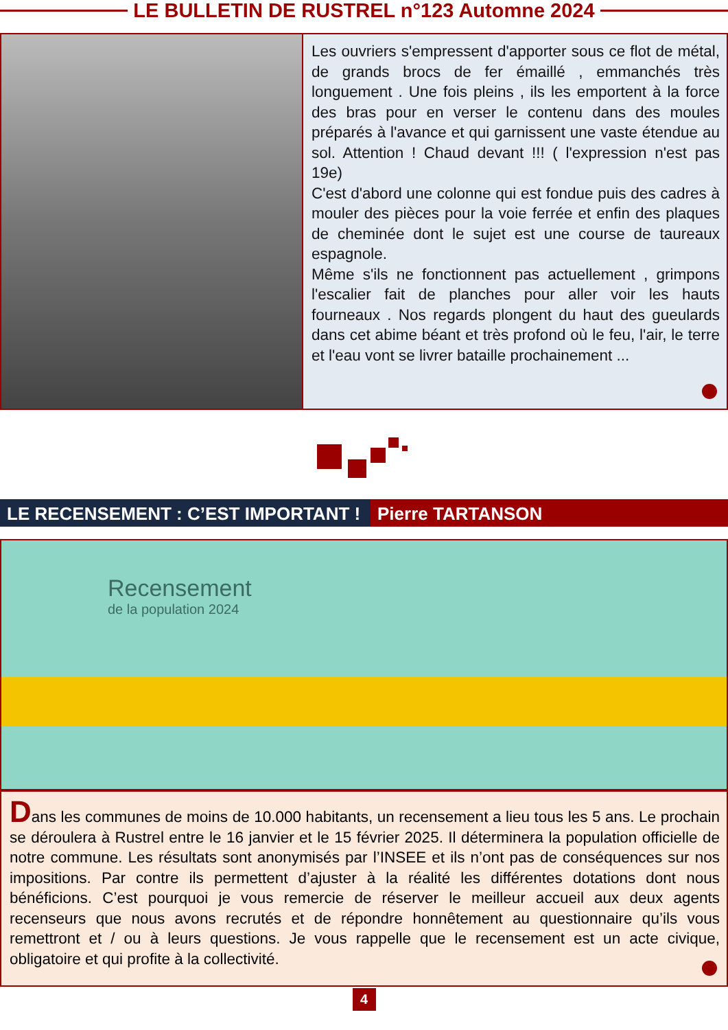LE BULLETIN DE RUSTREL n°123 Automne 2024
Les ouvriers s'empressent d'apporter sous ce flot de métal, de grands brocs de fer émaillé , emmanchés très longuement . Une fois pleins , ils les emportent à la force des bras pour en verser le contenu dans des moules préparés à l'avance et qui garnissent une vaste étendue au sol. Attention ! Chaud devant !!! ( l'expression n'est pas 19e)
C'est d'abord une colonne qui est fondue puis des cadres à mouler des pièces pour la voie ferrée et enfin des plaques de cheminée dont le sujet est une course de taureaux espagnole.
Même s'ils ne fonctionnent pas actuellement , grimpons l'escalier fait de planches pour aller voir les hauts fourneaux . Nos regards plongent du haut des gueulards dans cet abime béant et très profond où le feu, l'air, le terre et l'eau vont se livrer bataille prochainement ...
LE RECENSEMENT : C’EST IMPORTANT !
Pierre TARTANSON
Recensement
de la population 2024
Dans les communes de moins de 10.000 habitants, un recensement a lieu tous les 5 ans. Le prochain se déroulera à Rustrel entre le 16 janvier et le 15 février 2025. Il déterminera la population officielle de notre commune. Les résultats sont anonymisés par l’INSEE et ils n’ont pas de conséquences sur nos impositions. Par contre ils permettent d’ajuster à la réalité les différentes dotations dont nous bénéficions. C’est pourquoi je vous remercie de réserver le meilleur accueil aux deux agents recenseurs que nous avons recrutés et de répondre honnêtement au questionnaire qu’ils vous remettront et / ou à leurs questions. Je vous rappelle que le recensement est un acte civique, obligatoire et qui profite à la collectivité.
4